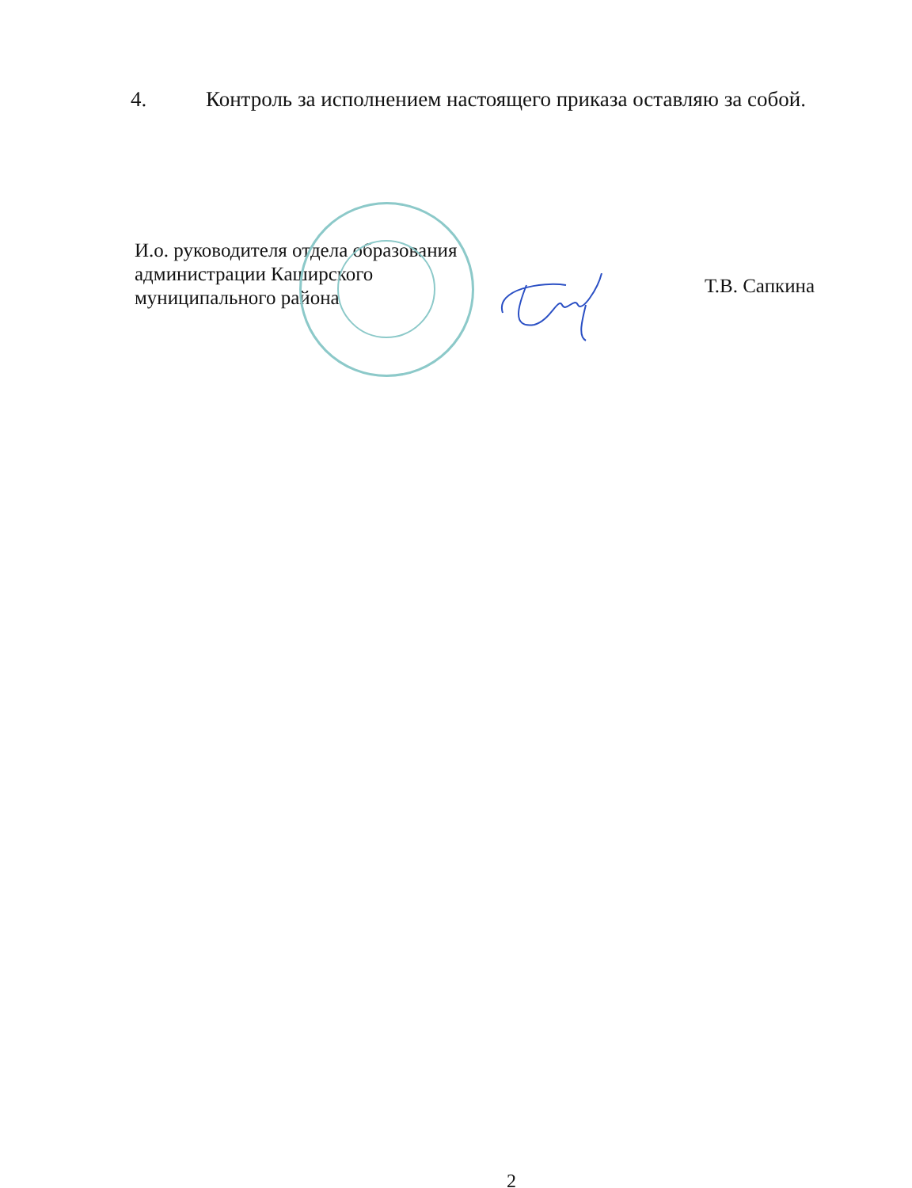4. Контроль за исполнением настоящего приказа оставляю за собой.
И.о. руководителя отдела образования
администрации Каширского
муниципального района
Т.В. Сапкина
2